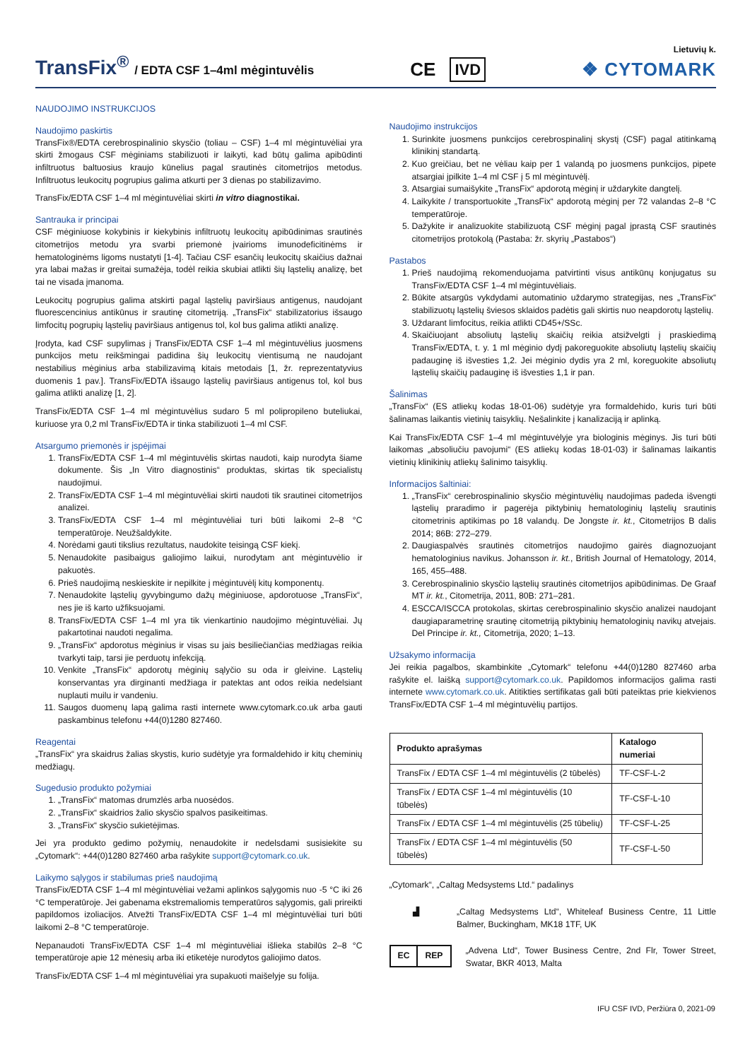TransFix<sup>®</sup> / EDTA CSF 1–4ml mėgintuvėlis
CE IVD
Lietuvių k.
❖ CYTOMARK
NAUDOJIMO INSTRUKCIJOS
Naudojimo paskirtis
TransFix®/EDTA cerebrospinalinio skysčio (toliau – CSF) 1–4 ml mėgintuvėliai yra skirti žmogaus CSF mėginiams stabilizuoti ir laikyti, kad būtų galima apibūdinti infiltruotus baltuosius kraujo kūnelius pagal srautinės citometrijos metodus. Infiltruotus leukocitų pogrupius galima atkurti per 3 dienas po stabilizavimo.
TransFix/EDTA CSF 1–4 ml mėgintuvėliai skirti in vitro diagnostikai.
Santrauka ir principai
CSF mėginiuose kokybinis ir kiekybinis infiltruotų leukocitų apibūdinimas srautinės citometrijos metodu yra svarbi priemonė įvairioms imunodeficitinėms ir hematologinėms ligoms nustatyti [1-4]. Tačiau CSF esančių leukocitų skaičius dažnai yra labai mažas ir greitai sumažėja, todėl reikia skubiai atlikti šių ląstelių analizę, bet tai ne visada įmanoma.
Leukocitų pogrupius galima atskirti pagal ląstelių paviršiaus antigenus, naudojant fluorescencinius antikūnus ir srautinę citometriją. „TransFix“ stabilizatorius išsaugo limfocitų pogrupių ląstelių paviršiaus antigenus tol, kol bus galima atlikti analizę.
Įrodyta, kad CSF supylimas į TransFix/EDTA CSF 1–4 ml mėgintuvėlius juosmens punkcijos metu reikšmingai padidina šių leukocitų vientisumą ne naudojant nestabilius mėginius arba stabilizavimą kitais metodais [1, žr. reprezentatyvius duomenis 1 pav.]. TransFix/EDTA išsaugo ląstelių paviršiaus antigenus tol, kol bus galima atlikti analizę [1, 2].
TransFix/EDTA CSF 1–4 ml mėgintuvėlius sudaro 5 ml polipropileno buteliukai, kuriuose yra 0,2 ml TransFix/EDTA ir tinka stabilizuoti 1–4 ml CSF.
Atsargumo priemonės ir įspėjimai
1. TransFix/EDTA CSF 1–4 ml mėgintuvėlis skirtas naudoti, kaip nurodyta šiame dokumente. Šis „In Vitro diagnostinis“ produktas, skirtas tik specialistų naudojimui.
2. TransFix/EDTA CSF 1–4 ml mėgintuvėliai skirti naudoti tik srautinei citometrijos analizei.
3. TransFix/EDTA CSF 1–4 ml mėgintuvėliai turi būti laikomi 2–8 °C temperatūroje. Neužšaldykite.
4. Norėdami gauti tikslius rezultatus, naudokite teisingą CSF kiekį.
5. Nenaudokite pasibaigus galiojimo laikui, nurodytam ant mėgintuvėlio ir pakuotės.
6. Prieš naudojimą neskieskite ir nepilkite į mėgintuvėlį kitų komponentų.
7. Nenaudokite ląstelių gyvybingumo dažų mėginiuose, apdorotuose „TransFix“, nes jie iš karto užfiksuojami.
8. TransFix/EDTA CSF 1–4 ml yra tik vienkartinio naudojimo mėgintuvėliai. Jų pakartotinai naudoti negalima.
9. „TransFix“ apdorotus mėginius ir visas su jais besiliečiančias medžiagas reikia tvarkyti taip, tarsi jie perduotų infekciją.
10. Venkite „TransFix“ apdorotų mėginių sąlyčio su oda ir gleivine. Ląstelių konservantas yra dirginanti medžiaga ir patektas ant odos reikia nedelsiant nuplauti muilu ir vandeniu.
11. Saugos duomenų lapą galima rasti internete www.cytomark.co.uk arba gauti paskambinus telefonu +44(0)1280 827460.
Reagentai
„TransFix“ yra skaidrus žalias skystis, kurio sudėtyje yra formaldehido ir kitų cheminių medžiagų.
Sugedusio produkto požymiai
1. „TransFix“ matomas drumzlės arba nuosėdos.
2. „TransFix“ skaidrios žalio skysčio spalvos pasikeitimas.
3. „TransFix“ skysčio sukietėjimas.
Jei yra produkto gedimo požymių, nenaudokite ir nedelsdami susisiekite su „Cytomark“: +44(0)1280 827460 arba rašykite support@cytomark.co.uk.
Laikymo sąlygos ir stabilumas prieš naudojimą
TransFix/EDTA CSF 1–4 ml mėgintuvėliai vežami aplinkos sąlygomis nuo -5 °C iki 26 °C temperatūroje. Jei gabenama ekstremaliomis temperatūros sąlygomis, gali prireikti papildomos izoliacijos. Atvežti TransFix/EDTA CSF 1–4 ml mėgintuvėliai turi būti laikomi 2–8 °C temperatūroje.
Nepanaudoti TransFix/EDTA CSF 1–4 ml mėgintuvėliai išlieka stabilūs 2–8 °C temperatūroje apie 12 mėnesių arba iki etiketėje nurodytos galiojimo datos.
TransFix/EDTA CSF 1–4 ml mėgintuvėliai yra supakuoti maišelyje su folija.
Naudojimo instrukcijos
1. Surinkite juosmens punkcijos cerebrospinalinį skystį (CSF) pagal atitinkamą klinikinį standartą.
2. Kuo greičiau, bet ne vėliau kaip per 1 valandą po juosmens punkcijos, pipete atsargiai įpilkite 1–4 ml CSF į 5 ml mėgintuvėlį.
3. Atsargiai sumaišykite „TransFix“ apdorotą mėginį ir uždarykite dangtelį.
4. Laikykite / transportuokite „TransFix“ apdorotą mėginį per 72 valandas 2–8 °C temperatūroje.
5. Dažykite ir analizuokite stabilizuotą CSF mėginį pagal įprastą CSF srautinės citometrijos protokolą (Pastaba: žr. skyrių „Pastabos“)
Pastabos
1. Prieš naudojimą rekomenduojama patvirtinti visus antikūnų konjugatus su TransFix/EDTA CSF 1–4 ml mėgintuvėliais.
2. Būkite atsargūs vykdydami automatinio uždarymo strategijas, nes „TransFix“ stabilizuotų ląstelių šviesos sklaidos padėtis gali skirtis nuo neapdorotų ląstelių.
3. Uždarant limfocitus, reikia atlikti CD45+/SSc.
4. Skaičiuojant absoliutų ląstelių skaičių reikia atsižvelgti į praskiedimą TransFix/EDTA, t. y. 1 ml mėginio dydį pakoreguokite absoliutų ląstelių skaičių padauginę iš išvesties 1,2. Jei mėginio dydis yra 2 ml, koreguokite absoliutų ląstelių skaičių padauginę iš išvesties 1,1 ir pan.
Šalinimas
„TransFix“ (ES atliekų kodas 18-01-06) sudėtyje yra formaldehido, kuris turi būti šalinamas laikantis vietinių taisyklių. Nešalinkite į kanalizaciją ir aplinką.
Kai TransFix/EDTA CSF 1–4 ml mėgintuvėlyje yra biologinis mėginys. Jis turi būti laikomas „absoliučiu pavojumi“ (ES atliekų kodas 18-01-03) ir šalinamas laikantis vietinių klinikinių atliekų šalinimo taisyklių.
Informacijos šaltiniai:
1. „TransFix“ cerebrospinalinio skysčio mėgintuvėlių naudojimas padeda išvengti ląstelių praradimo ir pagerėja piktybinių hematologinių ląstelių srautinis citometrinis aptikimas po 18 valandų. De Jongste ir. kt., Citometrijos B dalis 2014; 86B: 272–279.
2. Daugiaspalvės srautinės citometrijos naudojimo gairės diagnozuojant hematologinius navikus. Johansson ir. kt., British Journal of Hematology, 2014, 165, 455–488.
3. Cerebrospinalinio skysčio ląstelių srautinės citometrijos apibūdinimas. De Graaf MT ir. kt., Citometrija, 2011, 80B: 271–281.
4. ESCCA/ISCCA protokolas, skirtas cerebrospinalinio skysčio analizei naudojant daugiaparametrinę srautinę citometriją piktybinių hematologinių navikų atvejais. Del Principe ir. kt., Citometrija, 2020; 1–13.
Užsakymo informacija
Jei reikia pagalbos, skambinkite „Cytomark“ telefonu +44(0)1280 827460 arba rašykite el. laišką support@cytomark.co.uk. Papildomos informacijos galima rasti internete www.cytomark.co.uk. Atitikties sertifikatas gali būti pateiktas prie kiekvienos TransFix/EDTA CSF 1–4 ml mėgintuvėlių partijos.
| Produkto aprašymas | Katalogo numeriai |
| --- | --- |
| TransFix / EDTA CSF 1–4 ml mėgintuvėlis (2 tūbelės) | TF-CSF-L-2 |
| TransFix / EDTA CSF 1–4 ml mėgintuvėlis (10 tūbelės) | TF-CSF-L-10 |
| TransFix / EDTA CSF 1–4 ml mėgintuvėlis (25 tūbelių) | TF-CSF-L-25 |
| TransFix / EDTA CSF 1–4 ml mėgintuvėlis (50 tūbelės) | TF-CSF-L-50 |
„Cytomark“, „Caltag Medsystems Ltd.“ padalinys
▟ „Caltag Medsystems Ltd“, Whiteleaf Business Centre, 11 Little Balmer, Buckingham, MK18 1TF, UK
EC REP
„Advena Ltd“, Tower Business Centre, 2nd Flr, Tower Street, Swatar, BKR 4013, Malta
IFU CSF IVD, Peržiūra 0, 2021-09